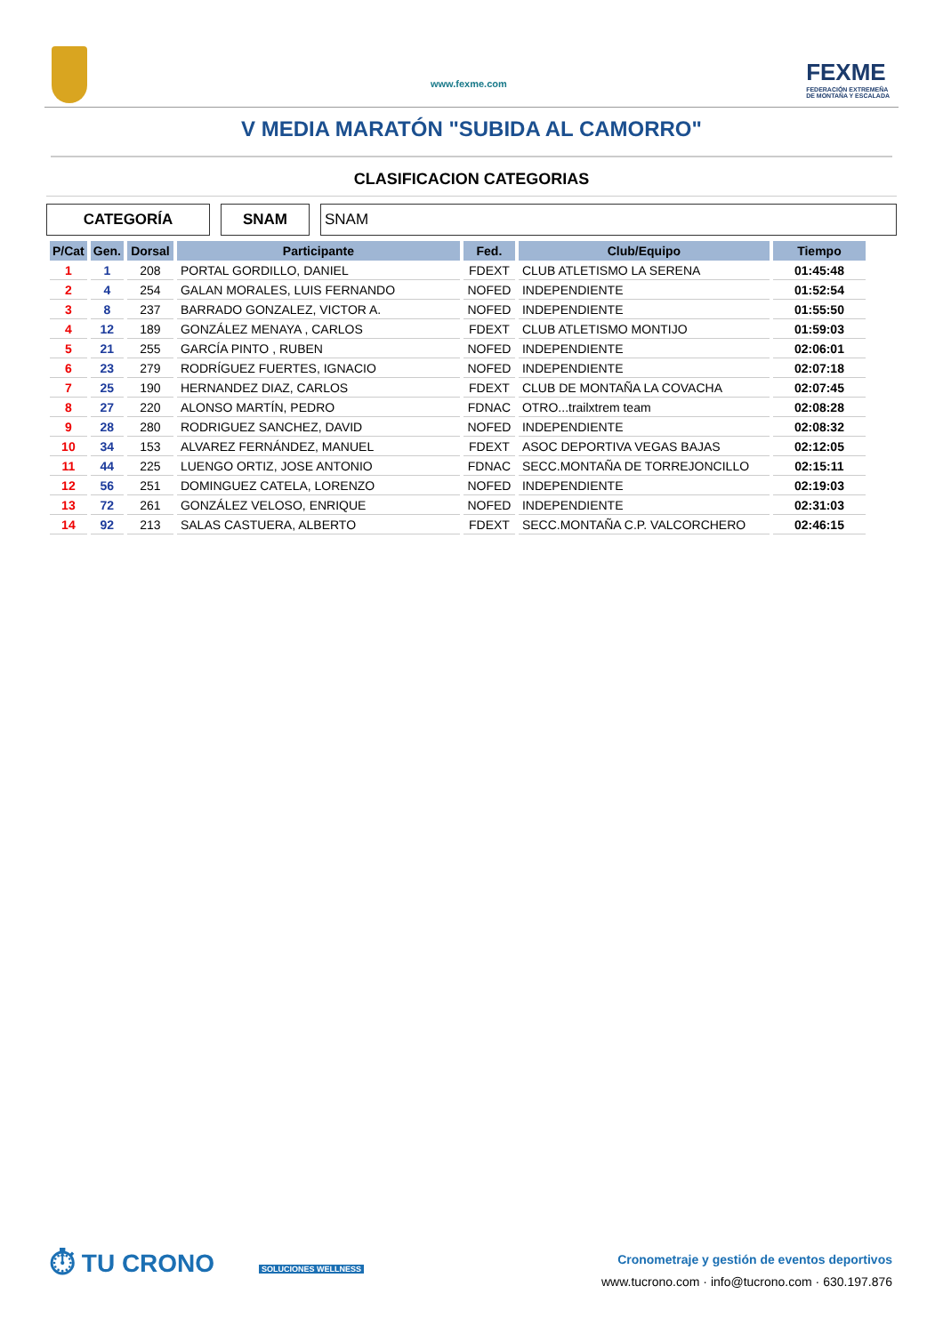www.fexme.com
FEXME
FEDERACIÓN EXTREMEÑA
DE MONTAÑA Y ESCALADA
V MEDIA MARATÓN "SUBIDA AL CAMORRO"
CLASIFICACION CATEGORIAS
CATEGORÍA SNAM SNAM
| P/Cat | Gen. | Dorsal | Participante | Fed. | Club/Equipo | Tiempo |
| --- | --- | --- | --- | --- | --- | --- |
| 1 | 1 | 208 | PORTAL GORDILLO, DANIEL | FDEXT | CLUB ATLETISMO LA SERENA | 01:45:48 |
| 2 | 4 | 254 | GALAN MORALES, LUIS FERNANDO | NOFED | INDEPENDIENTE | 01:52:54 |
| 3 | 8 | 237 | BARRADO GONZALEZ, VICTOR A. | NOFED | INDEPENDIENTE | 01:55:50 |
| 4 | 12 | 189 | GONZÁLEZ MENAYA , CARLOS | FDEXT | CLUB ATLETISMO MONTIJO | 01:59:03 |
| 5 | 21 | 255 | GARCÍA PINTO , RUBEN | NOFED | INDEPENDIENTE | 02:06:01 |
| 6 | 23 | 279 | RODRÍGUEZ FUERTES, IGNACIO | NOFED | INDEPENDIENTE | 02:07:18 |
| 7 | 25 | 190 | HERNANDEZ DIAZ, CARLOS | FDEXT | CLUB DE MONTAÑA LA COVACHA | 02:07:45 |
| 8 | 27 | 220 | ALONSO MARTÍN, PEDRO | FDNAC | OTRO...trailxtrem team | 02:08:28 |
| 9 | 28 | 280 | RODRIGUEZ SANCHEZ, DAVID | NOFED | INDEPENDIENTE | 02:08:32 |
| 10 | 34 | 153 | ALVAREZ FERNÁNDEZ, MANUEL | FDEXT | ASOC DEPORTIVA VEGAS BAJAS | 02:12:05 |
| 11 | 44 | 225 | LUENGO ORTIZ, JOSE ANTONIO | FDNAC | SECC.MONTAÑA DE TORREJONCILLO | 02:15:11 |
| 12 | 56 | 251 | DOMINGUEZ CATELA, LORENZO | NOFED | INDEPENDIENTE | 02:19:03 |
| 13 | 72 | 261 | GONZÁLEZ VELOSO, ENRIQUE | NOFED | INDEPENDIENTE | 02:31:03 |
| 14 | 92 | 213 | SALAS CASTUERA, ALBERTO | FDEXT | SECC.MONTAÑA C.P. VALCORCHERO | 02:46:15 |
⏱ TU CRONO
SOLUCIONES WELLNESS
Cronometraje y gestión de eventos deportivos
www.tucrono.com · info@tucrono.com · 630.197.876